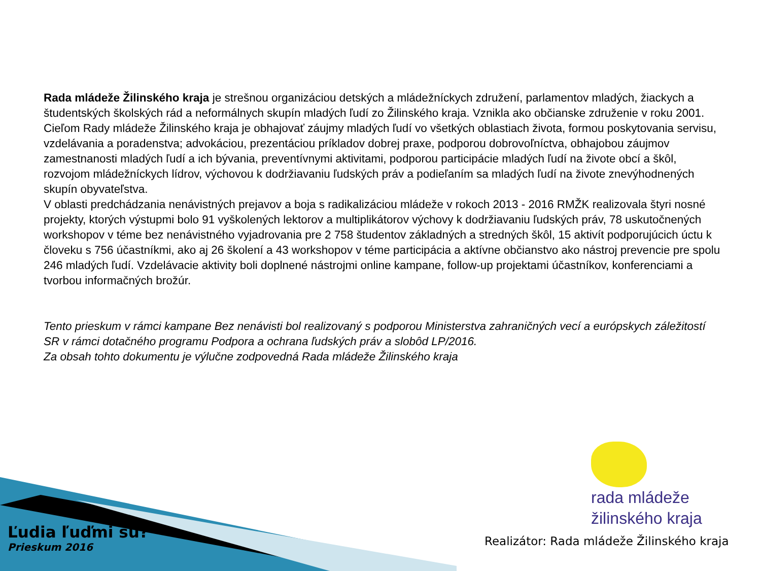Rada mládeže Žilinského kraja je strešnou organizáciou detských a mládežníckych združení, parlamentov mladých, žiackych a študentských školských rád a neformálnych skupín mladých ľudí zo Žilinského kraja. Vznikla ako občianske združenie v roku 2001.
Cieľom Rady mládeže Žilinského kraja je obhajovať záujmy mladých ľudí vo všetkých oblastiach života, formou poskytovania servisu, vzdelávania a poradenstva; advokáciou, prezentáciou príkladov dobrej praxe, podporou dobrovoľníctva, obhajobou záujmov zamestnanosti mladých ľudí a ich bývania, preventívnymi aktivitami, podporou participácie mladých ľudí na živote obcí a škôl, rozvojom mládežníckych lídrov, výchovou k dodržiavaniu ľudských práv a podieľaním sa mladých ľudí na živote znevýhodnených skupín obyvateľstva.
V oblasti predchádzania nenávistných prejavov a boja s radikalizáciou mládeže v rokoch 2013 - 2016 RMŽK realizovala štyri nosné projekty, ktorých výstupmi bolo 91 vyškolených lektorov a multiplikátorov výchovy k dodržiavaniu ľudských práv, 78 uskutočnených workshopov v téme bez nenávistného vyjadrovania pre 2 758 študentov základných a stredných škôl, 15 aktivít podporujúcich úctu k človeku s 756 účastníkmi, ako aj 26 školení a 43 workshopov v téme participácia a aktívne občianstvo ako nástroj prevencie pre spolu 246 mladých ľudí. Vzdelávacie aktivity boli doplnené nástrojmi online kampane, follow-up projektami účastníkov, konferenciami a tvorbou informačných brožúr.
Tento prieskum v rámci kampane Bez nenávisti bol realizovaný s podporou Ministerstva zahraničných vecí a európskych záležitostí SR v rámci dotačného programu Podpora a ochrana ľudských práv a slobôd LP/2016.
Za obsah tohto dokumentu je výlučne zodpovedná Rada mládeže Žilinského kraja
rada mládeže
žilinského kraja
Ľudia ľuďmi sú?
Prieskum 2016
Realizátor: Rada mládeže Žilinského kraja